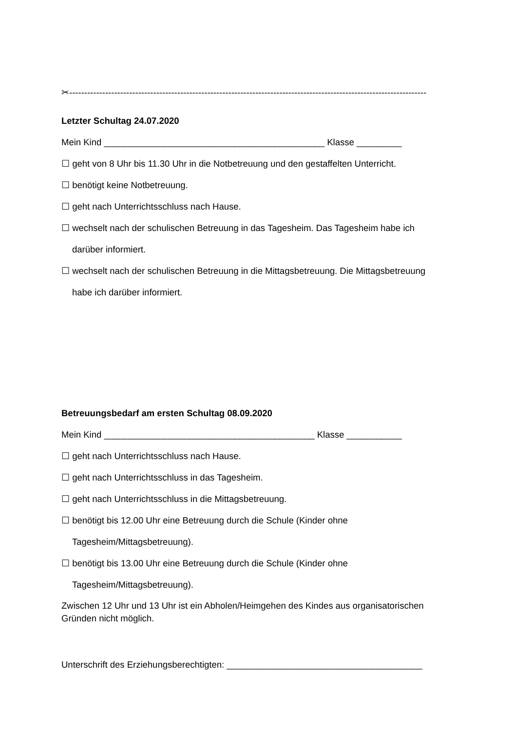✂-----------------------------------------------------------------------------------------------------------------------
Letzter Schultag 24.07.2020
Mein Kind ____________________________________________ Klasse _________
☐ geht von 8 Uhr bis 11.30 Uhr in die Notbetreuung und den gestaffelten Unterricht.
☐ benötigt keine Notbetreuung.
☐ geht nach Unterrichtsschluss nach Hause.
☐ wechselt nach der schulischen Betreuung in das Tagesheim. Das Tagesheim habe ich
darüber informiert.
☐ wechselt nach der schulischen Betreuung in die Mittagsbetreuung. Die Mittagsbetreuung
habe ich darüber informiert.
Betreuungsbedarf am ersten Schultag 08.09.2020
Mein Kind __________________________________________ Klasse ___________
☐ geht nach Unterrichtsschluss nach Hause.
☐ geht nach Unterrichtsschluss in das Tagesheim.
☐ geht nach Unterrichtsschluss in die Mittagsbetreuung.
☐ benötigt bis 12.00 Uhr eine Betreuung durch die Schule (Kinder ohne
Tagesheim/Mittagsbetreuung).
☐ benötigt bis 13.00 Uhr eine Betreuung durch die Schule (Kinder ohne
Tagesheim/Mittagsbetreuung).
Zwischen 12 Uhr und 13 Uhr ist ein Abholen/Heimgehen des Kindes aus organisatorischen Gründen nicht möglich.
Unterschrift des Erziehungsberechtigten: _______________________________________